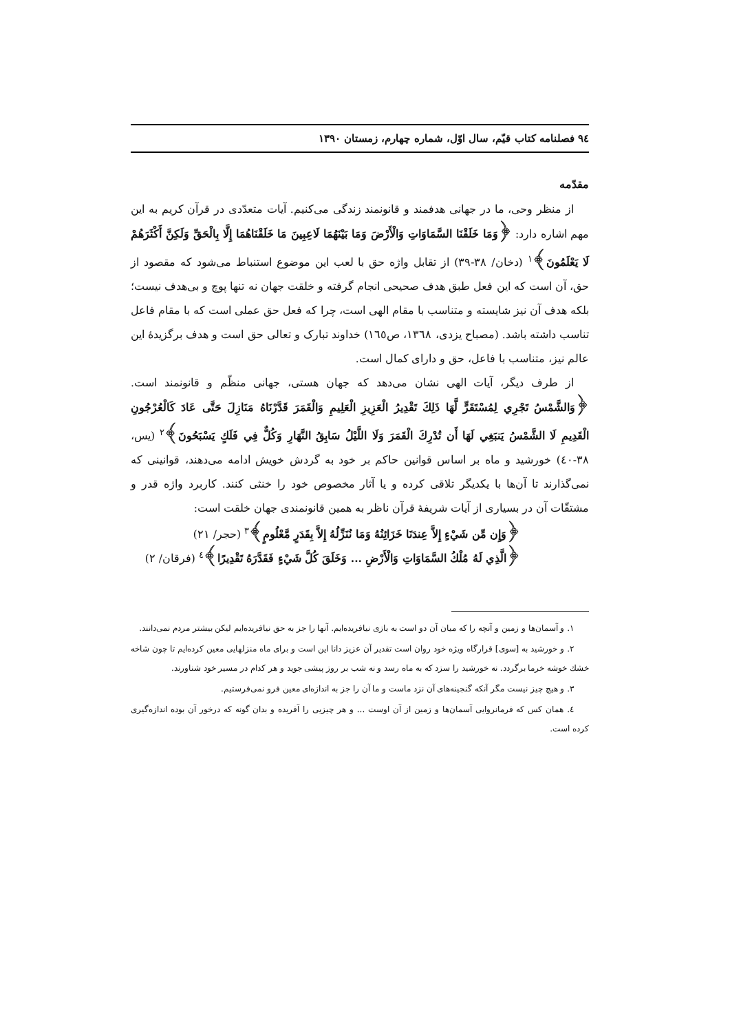۹٤ فصلنامه کتاب قیّم، سال اوّل، شماره چهارم، زمستان ۱۳۹۰
مقدّمه
از منظر وحی، ما در جهانی هدفمند و قانونمند زندگی می‌کنیم. آیات متعدّدی در قرآن کریم به این مهم اشاره دارد: ﴿وَمَا خَلَقْنَا السَّمَاوَاتِ وَالْأَرْضَ وَمَا بَيْنَهُمَا لَاعِبِينَ مَا خَلَقْنَاهُمَا إِلَّا بِالْحَقِّ وَلَكِنَّ أَكْثَرَهُمْ لَا يَعْلَمُونَ﴾<sup>۱</sup> (دخان/ ۳۸-۳۹) از تقابل واژه حق با لعب این موضوع استنباط می‌شود که مقصود از حق، آن است که این فعل طبق هدف صحیحی انجام گرفته و خلقت جهان نه تنها پوچ و بی‌هدف نیست؛ بلکه هدف آن نیز شایسته و متناسب با مقام الهی است، چرا که فعل حق عملی است که با مقام فاعل تناسب داشته باشد. (مصباح یزدی، ۱۳٦۸، ص۱٦٥) خداوند تبارک و تعالی حق است و هدف برگزیدهٔ این عالم نیز، متناسب با فاعل، حق و دارای کمال است.
از طرف دیگر، آیات الهی نشان می‌دهد که جهان هستی، جهانی منظّم و قانونمند است. ﴿وَالشَّمْسُ تَجْرِي لِمُسْتَقَرٍّ لَّهَا ذَلِكَ تَقْدِيرُ الْعَزِيزِ الْعَلِيمِ وَالْقَمَرَ قَدَّرْنَاهُ مَنَازِلَ حَتَّى عَادَ كَالْعُرْجُونِ الْقَدِيمِ لَا الشَّمْسُ يَنبَغِي لَهَا أَن تُدْرِكَ الْقَمَرَ وَلَا اللَّيْلُ سَابِقُ النَّهَارِ وَكُلٌّ فِي فَلَكٍ يَسْبَحُونَ﴾<sup>۲</sup> (یس، ۳۸-٤۰) خورشید و ماه بر اساس قوانین حاکم بر خود به گردش خویش ادامه می‌دهند، قوانینی که نمی‌گذارند تا آن‌ها با یکدیگر تلاقی کرده و یا آثار مخصوص خود را خنثی کنند. کاربرد واژه قدر و مشتقّات آن در بسیاری از آیات شریفهٔ قرآن ناظر به همین قانونمندی جهان خلقت است:
﴿وَإِن مِّن شَيْءٍ إِلاَّ عِندَنَا خَزَائِنُهُ وَمَا نُنَزِّلُهُ إِلاَّ بِقَدَرٍ مَّعْلُومٍ﴾<sup>۳</sup> (حجر/ ۲۱)
﴿الَّذِي لَهُ مُلْكُ السَّمَاوَاتِ وَالْأَرْضِ ... وَخَلَقَ كُلَّ شَيْءٍ فَقَدَّرَهُ تَقْدِيرًا﴾<sup>٤</sup> (فرقان/ ۲)
۱. و آسمان‌ها و زمین و آنچه را که میان آن دو است به بازی نیافریده‌ایم. آنها را جز به حق نیافریده‌ایم لیکن بیشتر مردم نمی‌دانند.
۲. و خورشید به [سوی] قرارگاه ویژه خود روان است تقدیر آن عزیز دانا این است و برای ماه منزلهایی معین کرده‌ایم تا چون شاخه خشك خوشه خرما برگردد. نه خورشید را سزد که به ماه رسد و نه شب بر روز پیشی جوید و هر کدام در مسیر خود شناورند.
۳. و هیچ چیز نیست مگر آنکه گنجینه‌های آن نزد ماست و ما آن را جز به اندازه‌ای معین فرو نمی‌فرستیم.
٤. همان کس که فرمانروایی آسمان‌ها و زمین از آن اوست ... و هر چیزیی را آفریده و بدان گونه که درخور آن بوده اندازه‌گیری کرده است.